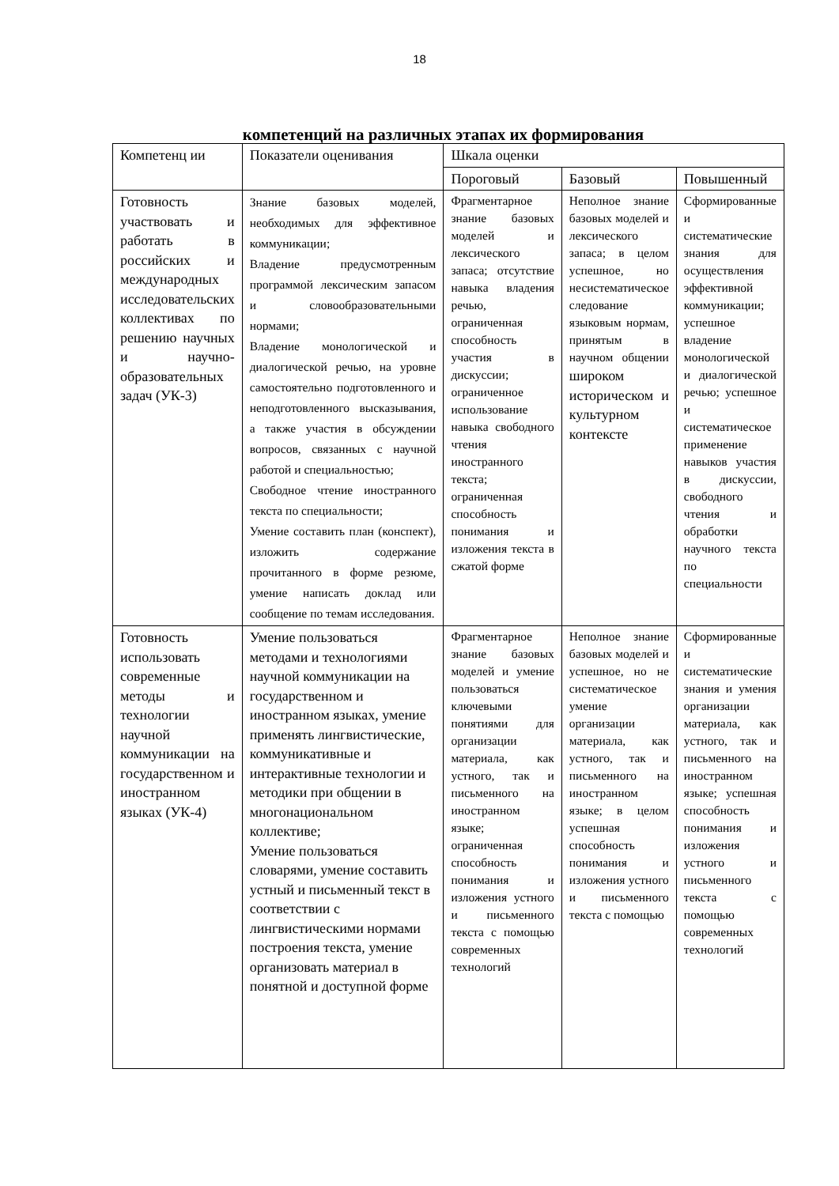18
компетенций на различных этапах их формирования
| Компетенц ии | Показатели оценивания | Шкала оценки | | |
| --- | --- | --- | --- | --- |
| | | Пороговый | Базовый | Повышенный |
| Готовность участвовать и работать в российских и международных исследовательских коллективах по решению научных и научно-образовательных задач (УК-3) | Знание базовых моделей, необходимых для эффективное коммуникации; Владение предусмотренным программой лексическим запасом и словообразовательными нормами; Владение монологической и диалогической речью, на уровне самостоятельно подготовленного и неподготовленного высказывания, а также участия в обсуждении вопросов, связанных с научной работой и специальностью; Свободное чтение иностранного текста по специальности; Умение составить план (конспект), изложить содержание прочитанного в форме резюме, умение написать доклад или сообщение по темам исследования. | Фрагментарное знание базовых моделей и лексического запаса; отсутствие навыка владения речью, ограниченная способность участия в дискуссии; ограниченное использование навыка свободного чтения иностранного текста; ограниченная способность понимания и изложения текста в сжатой форме | Неполное знание базовых моделей и лексического запаса; в целом успешное, но несистематическое следование языковым нормам, принятым в научном общении широком историческом и культурном контексте | Сформированные и систематические знания для осуществления эффективной коммуникации; успешное владение монологической и диалогической речью; успешное и систематическое применение навыков участия в дискуссии, свободного чтения и обработки научного текста по специальности |
| Готовность использовать современные методы и технологии научной коммуникации на государственном и иностранном языках (УК-4) | Умение пользоваться методами и технологиями научной коммуникации на государственном и иностранном языках, умение применять лингвистические, коммуникативные и интерактивные технологии и методики при общении в многонациональном коллективе; Умение пользоваться словарями, умение составить устный и письменный текст в соответствии с лингвистическими нормами построения текста, умение организовать материал в понятной и доступной форме | Фрагментарное знание базовых моделей и умение пользоваться ключевыми понятиями для организации материала, как устного, так и письменного на иностранном языке; ограниченная способность понимания и изложения устного и письменного текста с помощью современных технологий | Неполное знание базовых моделей и успешное, но не систематическое умение организации материала, как устного, так и письменного на иностранном языке; в целом успешная способность понимания и изложения устного и письменного текста с помощью | Сформированные и систематические знания и умения организации материала, как устного, так и письменного на иностранном языке; успешная способность понимания и изложения устного и письменного текста с помощью современных технологий |